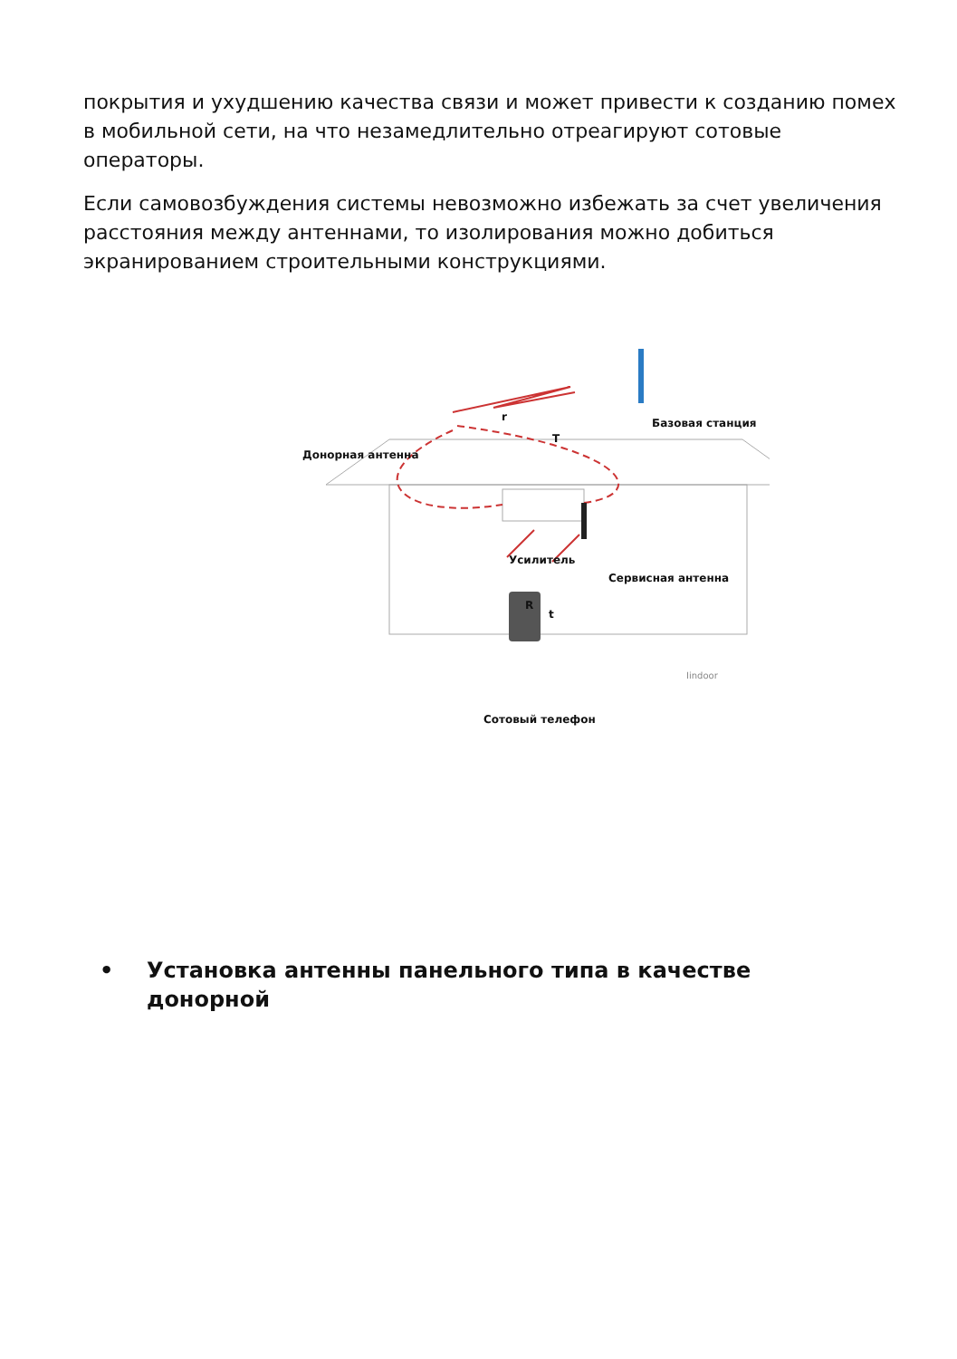покрытия и ухудшению качества связи и может привести к созданию помех в мобильной сети, на что незамедлительно отреагируют сотовые операторы.
Если самовозбуждения системы невозможно избежать за счет увеличения расстояния между антеннами, то изолирования можно добиться экранированием строительными конструкциями.
Базовая станция
r
T
Донорная антенна
Усилитель
Сервисная антенна
R
t
Iindoor
Сотовый телефон
• Установка антенны панельного типа в качестве донорной